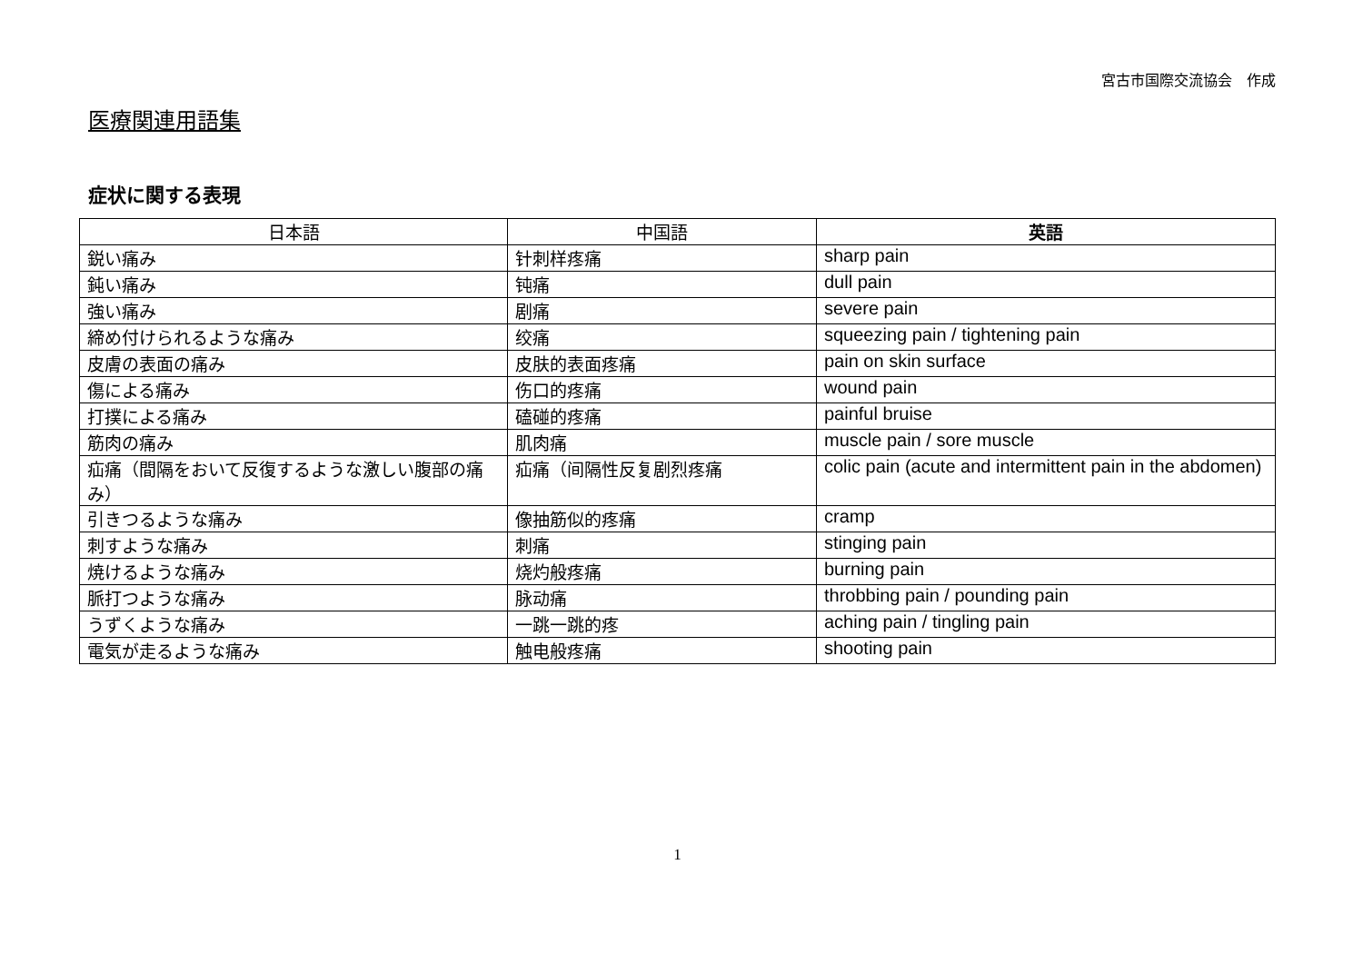宮古市国際交流協会　作成
医療関連用語集
症状に関する表現
| 日本語 | 中国語 | 英語 |
| --- | --- | --- |
| 鋭い痛み | 针刺样疼痛 | sharp pain |
| 鈍い痛み | 钝痛 | dull pain |
| 強い痛み | 剧痛 | severe pain |
| 締め付けられるような痛み | 绞痛 | squeezing pain / tightening pain |
| 皮膚の表面の痛み | 皮肤的表面疼痛 | pain on skin surface |
| 傷による痛み | 伤口的疼痛 | wound pain |
| 打撲による痛み | 磕碰的疼痛 | painful bruise |
| 筋肉の痛み | 肌肉痛 | muscle pain / sore muscle |
| 疝痛（間隔をおいて反復するような激しい腹部の痛み） | 疝痛（间隔性反复剧烈疼痛 | colic pain (acute and intermittent pain in the abdomen) |
| 引きつるような痛み | 像抽筋似的疼痛 | cramp |
| 刺すような痛み | 刺痛 | stinging pain |
| 焼けるような痛み | 烧灼般疼痛 | burning pain |
| 脈打つような痛み | 脉动痛 | throbbing pain / pounding pain |
| うずくような痛み | 一跳一跳的疼 | aching pain / tingling pain |
| 電気が走るような痛み | 触电般疼痛 | shooting pain |
1